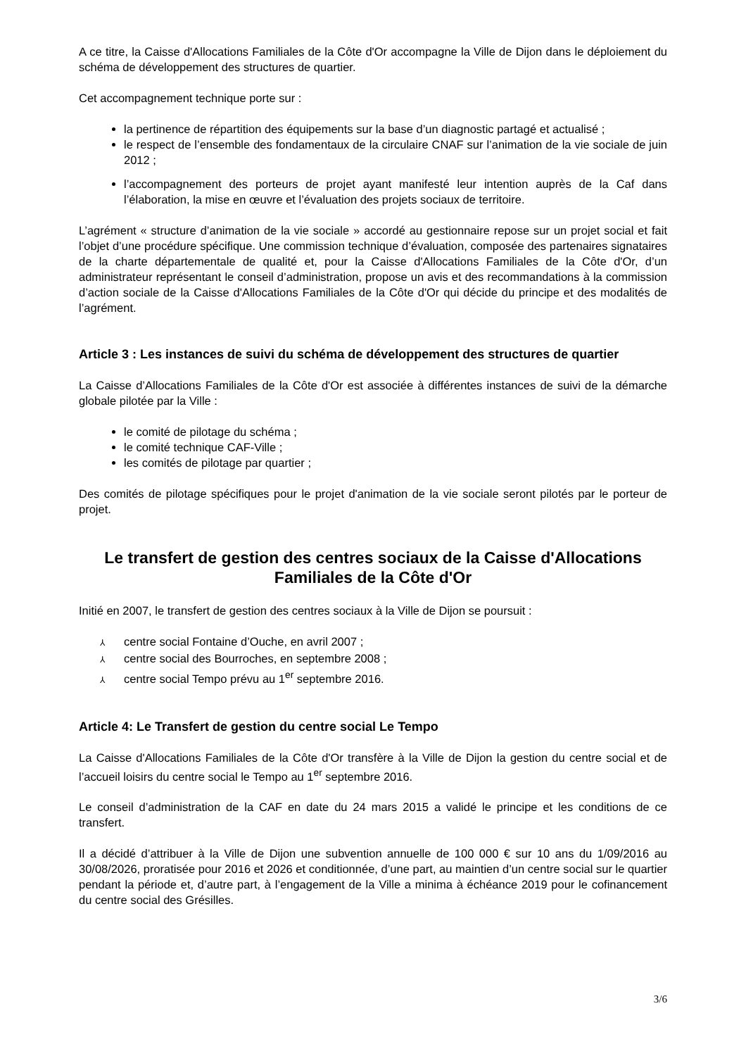A ce titre, la Caisse d'Allocations Familiales de la Côte d'Or accompagne la Ville de Dijon dans le déploiement du schéma de développement des structures de quartier.
Cet accompagnement technique porte sur :
la pertinence de répartition des équipements sur la base d’un diagnostic partagé et actualisé ;
le respect de l’ensemble des fondamentaux de la circulaire CNAF sur l’animation de la vie sociale de juin 2012 ;
l’accompagnement des porteurs de projet ayant manifesté leur intention auprès de la Caf dans l’élaboration, la mise en œuvre et l’évaluation des projets sociaux de territoire.
L’agrément « structure d’animation de la vie sociale » accordé au gestionnaire repose sur un projet social et fait l’objet d’une procédure spécifique. Une commission technique d’évaluation, composée des partenaires signataires de la charte départementale de qualité et, pour la Caisse d'Allocations Familiales de la Côte d'Or, d’un administrateur représentant le conseil d’administration, propose un avis et des recommandations à la commission d’action sociale de la Caisse d'Allocations Familiales de la Côte d'Or qui décide du principe et des modalités de l’agrément.
Article 3 : Les instances de suivi du schéma de développement des structures de quartier
La Caisse d’Allocations Familiales de la Côte d'Or est associée à différentes instances de suivi de la démarche globale pilotée par la Ville :
le comité de pilotage du schéma ;
le comité technique CAF-Ville ;
les comités de pilotage par quartier ;
Des comités de pilotage spécifiques pour le projet d'animation de la vie sociale seront pilotés par le porteur de projet.
Le transfert de gestion des centres sociaux de la Caisse d'Allocations Familiales de la Côte d'Or
Initié en 2007, le transfert de gestion des centres sociaux à la Ville de Dijon se poursuit :
⅄ centre social Fontaine d’Ouche, en avril 2007 ;
⅄ centre social des Bourroches, en septembre 2008 ;
⅄ centre social Tempo prévu au 1<sup>er</sup> septembre 2016.
Article 4: Le Transfert de gestion du centre social Le Tempo
La Caisse d'Allocations Familiales de la Côte d'Or transfère à la Ville de Dijon la gestion du centre social et de l’accueil loisirs du centre social le Tempo au 1<sup>er</sup> septembre 2016.
Le conseil d’administration de la CAF en date du 24 mars 2015 a validé le principe et les conditions de ce transfert.
Il a décidé d’attribuer à la Ville de Dijon une subvention annuelle de 100 000 € sur 10 ans du 1/09/2016 au 30/08/2026, proratisée pour 2016 et 2026 et conditionnée, d’une part, au maintien d’un centre social sur le quartier pendant la période et, d’autre part, à l’engagement de la Ville a minima à échéance 2019 pour le cofinancement du centre social des Grésilles.
3/6